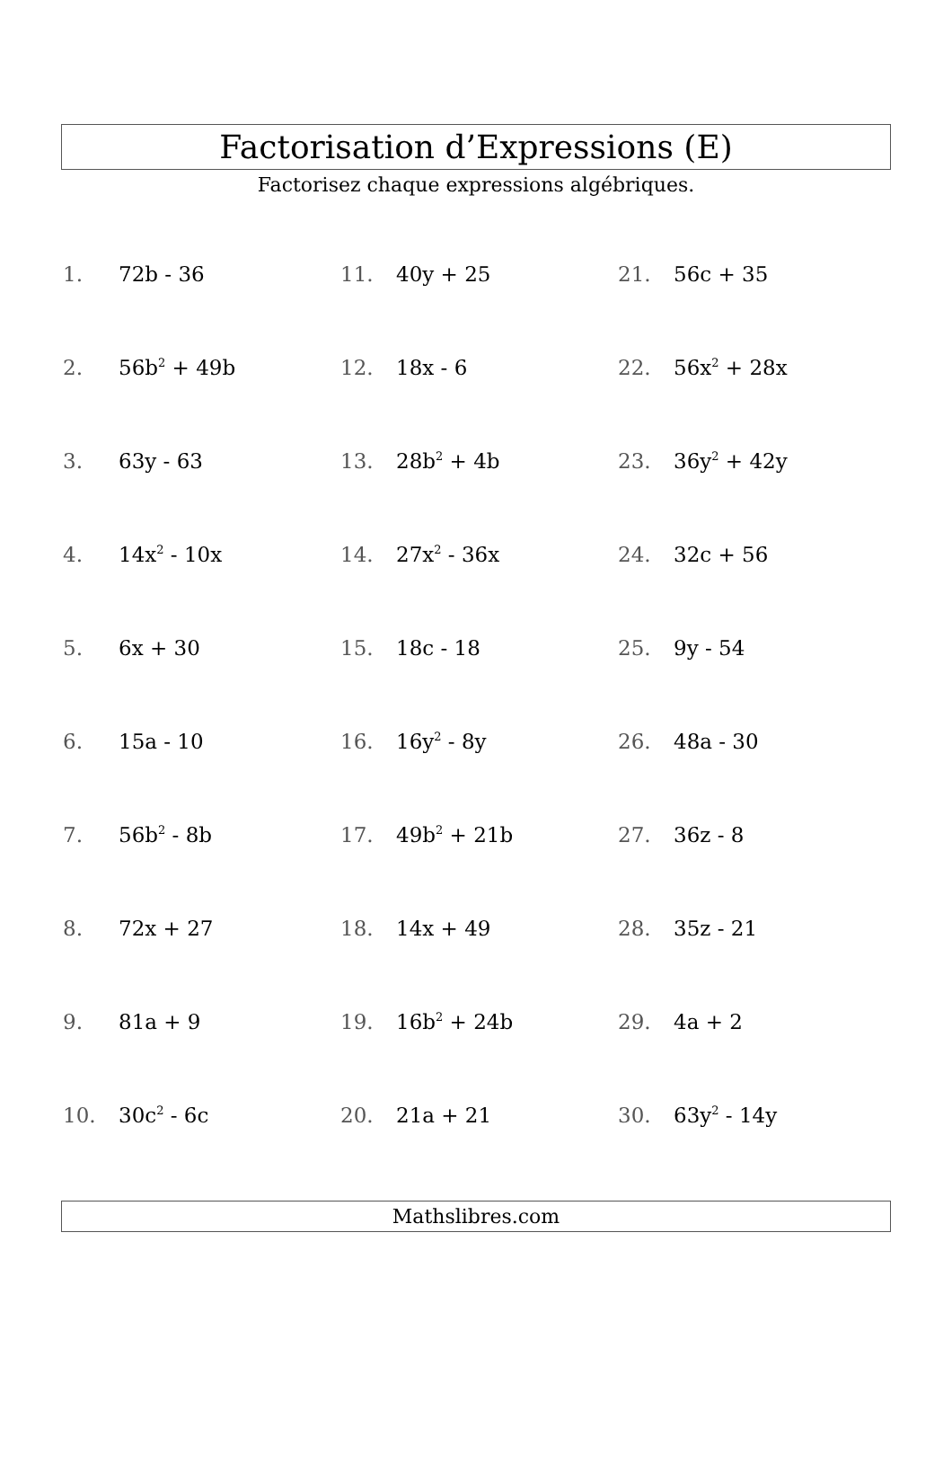Factorisation d’Expressions (E)
Factorisez chaque expressions algébriques.
1. 72b - 36
2. 56b<sup>2</sup> + 49b
3. 63y - 63
4. 14x<sup>2</sup> - 10x
5. 6x + 30
6. 15a - 10
7. 56b<sup>2</sup> - 8b
8. 72x + 27
9. 81a + 9
10. 30c<sup>2</sup> - 6c
11. 40y + 25
12. 18x - 6
13. 28b<sup>2</sup> + 4b
14. 27x<sup>2</sup> - 36x
15. 18c - 18
16. 16y<sup>2</sup> - 8y
17. 49b<sup>2</sup> + 21b
18. 14x + 49
19. 16b<sup>2</sup> + 24b
20. 21a + 21
21. 56c + 35
22. 56x<sup>2</sup> + 28x
23. 36y<sup>2</sup> + 42y
24. 32c + 56
25. 9y - 54
26. 48a - 30
27. 36z - 8
28. 35z - 21
29. 4a + 2
30. 63y<sup>2</sup> - 14y
Mathslibres.com